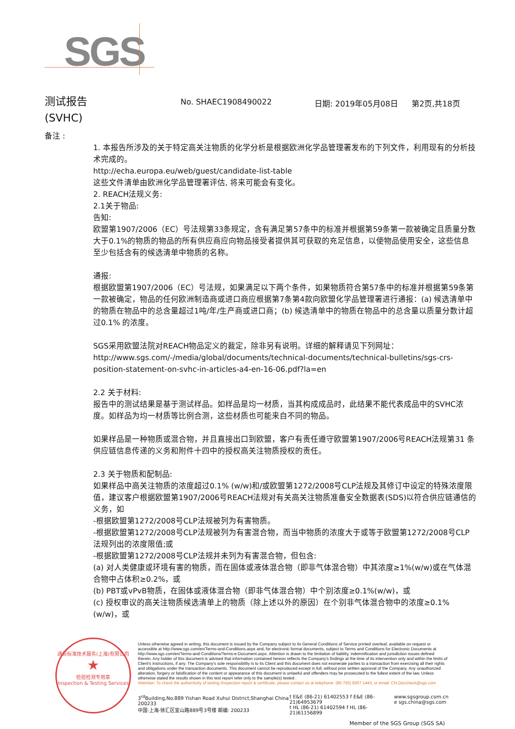SGS
测试报告
(SVHC)
No. SHAEC1908490022 日期: 2019年05月08日 第2页,共18页
备注 :
1. 本报告所涉及的关于特定高关注物质的化学分析是根据欧洲化学品管理署发布的下列文件，利用现有的分析技术完成的。
http://echa.europa.eu/web/guest/candidate-list-table
这些文件清单由欧洲化学品管理署评估, 将来可能会有变化。
2. REACH法规义务:
2.1关于物品:
告知:
欧盟第1907/2006（EC）号法规第33条规定，含有满足第57条中的标准并根据第59条第一款被确定且质量分数大于0.1%的物质的物品的所有供应商应向物品接受者提供其可获取的充足信息，以使物品使用安全，这些信息至少包括含有的候选清单中物质的名称。
通报:
根据欧盟第1907/2006（EC）号法规，如果满足以下两个条件，如果物质符合第57条中的标准并根据第59条第一款被确定，物品的任何欧洲制造商或进口商应根据第7条第4款向欧盟化学品管理署进行通报：(a) 候选清单中的物质在物品中的总含量超过1吨/年/生产商或进口商；(b) 候选清单中的物质在物品中的总含量以质量分数计超过0.1% 的浓度。
SGS采用欧盟法院对REACH物品定义的裁定，除非另有说明。详细的解释请见下列网址：
http://www.sgs.com/-/media/global/documents/technical-documents/technical-bulletins/sgs-crs-position-statement-on-svhc-in-articles-a4-en-16-06.pdf?la=en
2.2 关于材料:
报告中的测试结果是基于测试样品。如样品是均一材质，当其构成成品时，此结果不能代表成品中的SVHC浓度。如样品为均一材质等比例合测，这些材质也可能来自不同的物品。
如果样品是一种物质或混合物，并且直接出口到欧盟，客户有责任遵守欧盟第1907/2006号REACH法规第31 条供应链信息传递的义务和附件十四中的授权高关注物质授权的责任。
2.3 关于物质和配制品:
如果样品中高关注物质的浓度超过0.1% (w/w)和/或欧盟第1272/2008号CLP法规及其修订中设定的特殊浓度限值，建议客户根据欧盟第1907/2006号REACH法规对有关高关注物质准备安全数据表(SDS)以符合供应链通信的义务，如
-根据欧盟第1272/2008号CLP法规被列为有害物质。
-根据欧盟第1272/2008号CLP法规被列为有害混合物，而当中物质的浓度大于或等于欧盟第1272/2008号CLP法规列出的浓度限值;或
-根据欧盟第1272/2008号CLP法规并未列为有害混合物，但包含:
(a) 对人类健康或环境有害的物质，而在固体或液体混合物（即非气体混合物）中其浓度≥1%(w/w)或在气体混合物中占体积≥0.2%，或
(b) PBT或vPvB物质，在固体或液体混合物（即非气体混合物）中个别浓度≥0.1%(w/w)，或
(c) 授权审议的高关注物质候选清单上的物质（除上述以外的原因）在个别非气体混合物中的浓度≥0.1%(w/w)，或
通标标准技术服务(上海)有限公司
★
检验检测专用章
Inspection & Testing Services
Unless otherwise agreed in writing, this document is issued by the Company subject to its General Conditions of Service printed overleaf, available on request or accessible at http://www.sgs.com/en/Terms-and-Conditions.aspx and, for electronic format documents, subject to Terms and Conditions for Electronic Documents at http://www.sgs.com/en/Terms-and-Conditions/Terms-e-Document.aspx. Attention is drawn to the limitation of liability, indemnification and jurisdiction issues defined therein. Any holder of this document is advised that information contained hereon reflects the Company's findings at the time of its intervention only and within the limits of Client's instructions, if any. The Company's sole responsibility is to its Client and this document does not exonerate parties to a transaction from exercising all their rights and obligations under the transaction documents. This document cannot be reproduced except in full, without prior written approval of the Company. Any unauthorized alteration, forgery or falsification of the content or appearance of this document is unlawful and offenders may be prosecuted to the fullest extent of the law. Unless otherwise stated the results shown in this test report refer only to the sample(s) tested .
Attention: To check the authenticity of testing /inspection report & certificate, please contact us at telephone: (86-755) 8307 1443, or email: CN.Doccheck@sgs.com
3<sup>rd</sup>Building,No.889 Yishan Road Xuhui District,Shanghai China 200233
中国·上海·徐汇区宜山路889号3号楼 邮编: 200233
t E&E (86-21) 61402553 f E&E (86-21)64953679
t HL (86-21) 61402594 f HL (86-21)61156899
www.sgsgroup.com.cn
e sgs.china@sgs.com
Member of the SGS Group (SGS SA)